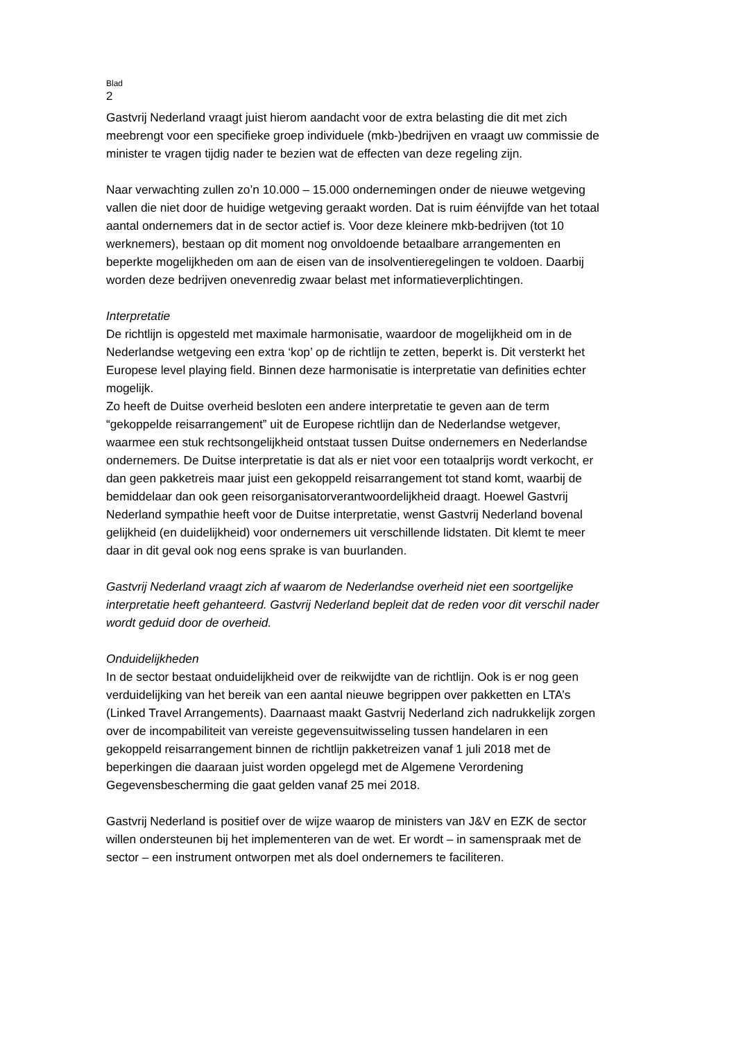Blad
2
Gastvrij Nederland vraagt juist hierom aandacht voor de extra belasting die dit met zich meebrengt voor een specifieke groep individuele (mkb-)bedrijven en vraagt uw commissie de minister te vragen tijdig nader te bezien wat de effecten van deze regeling zijn.
Naar verwachting zullen zo’n 10.000 – 15.000 ondernemingen onder de nieuwe wetgeving vallen die niet door de huidige wetgeving geraakt worden. Dat is ruim éénvijfde van het totaal aantal ondernemers dat in de sector actief is. Voor deze kleinere mkb-bedrijven (tot 10 werknemers), bestaan op dit moment nog onvoldoende betaalbare arrangementen en beperkte mogelijkheden om aan de eisen van de insolventieregelingen te voldoen. Daarbij worden deze bedrijven onevenredig zwaar belast met informatieverplichtingen.
Interpretatie
De richtlijn is opgesteld met maximale harmonisatie, waardoor de mogelijkheid om in de Nederlandse wetgeving een extra ‘kop’ op de richtlijn te zetten, beperkt is. Dit versterkt het Europese level playing field. Binnen deze harmonisatie is interpretatie van definities echter mogelijk.
Zo heeft de Duitse overheid besloten een andere interpretatie te geven aan de term “gekoppelde reisarrangement” uit de Europese richtlijn dan de Nederlandse wetgever, waarmee een stuk rechtsongelijkheid ontstaat tussen Duitse ondernemers en Nederlandse ondernemers. De Duitse interpretatie is dat als er niet voor een totaalprijs wordt verkocht, er dan geen pakketreis maar juist een gekoppeld reisarrangement tot stand komt, waarbij de bemiddelaar dan ook geen reisorganisatorverantwoordelijkheid draagt. Hoewel Gastvrij Nederland sympathie heeft voor de Duitse interpretatie, wenst Gastvrij Nederland bovenal gelijkheid (en duidelijkheid) voor ondernemers uit verschillende lidstaten. Dit klemt te meer daar in dit geval ook nog eens sprake is van buurlanden.
Gastvrij Nederland vraagt zich af waarom de Nederlandse overheid niet een soortgelijke interpretatie heeft gehanteerd. Gastvrij Nederland bepleit dat de reden voor dit verschil nader wordt geduid door de overheid.
Onduidelijkheden
In de sector bestaat onduidelijkheid over de reikwijdte van de richtlijn. Ook is er nog geen verduidelijking van het bereik van een aantal nieuwe begrippen over pakketten en LTA’s (Linked Travel Arrangements). Daarnaast maakt Gastvrij Nederland zich nadrukkelijk zorgen over de incompabiliteit van vereiste gegevensuitwisseling tussen handelaren in een gekoppeld reisarrangement binnen de richtlijn pakketreizen vanaf 1 juli 2018 met de beperkingen die daaraan juist worden opgelegd met de Algemene Verordening Gegevensbescherming die gaat gelden vanaf 25 mei 2018.
Gastvrij Nederland is positief over de wijze waarop de ministers van J&V en EZK de sector willen ondersteunen bij het implementeren van de wet. Er wordt – in samenspraak met de sector – een instrument ontworpen met als doel ondernemers te faciliteren.